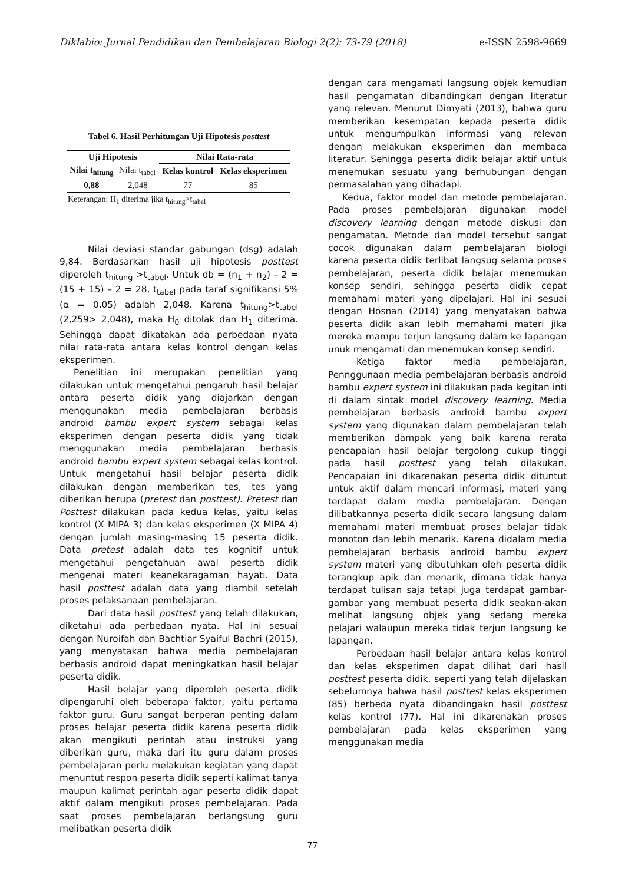Diklabio: Jurnal Pendidikan dan Pembelajaran Biologi 2(2): 73-79 (2018) e-ISSN 2598-9669
Tabel 6. Hasil Perhitungan Uji Hipotesis posttest
| Uji Hipotesis | | Nilai Rata-rata | |
| --- | --- | --- | --- |
| Nilai t<sub>hitung</sub> | Nilai t<sub>tabel</sub> | Kelas kontrol | Kelas eksperimen |
| 0,88 | 2,048 | 77 | 85 |
Keterangan: H<sub>1</sub> diterima jika t<sub>hitung</sub>>t<sub>tabel</sub>
Nilai deviasi standar gabungan (dsg) adalah 9,84. Berdasarkan hasil uji hipotesis posttest diperoleh t<sub>hitung</sub> >t<sub>tabel</sub>. Untuk db = (n<sub>1</sub> + n<sub>2</sub>) – 2 = (15 + 15) – 2 = 28, t<sub>tabel</sub> pada taraf signifikansi 5% (α = 0,05) adalah 2,048. Karena t<sub>hitung</sub>>t<sub>tabel</sub> (2,259> 2,048), maka H<sub>0</sub> ditolak dan H<sub>1</sub> diterima. Sehingga dapat dikatakan ada perbedaan nyata nilai rata-rata antara kelas kontrol dengan kelas eksperimen.
Penelitian ini merupakan penelitian yang dilakukan untuk mengetahui pengaruh hasil belajar antara peserta didik yang diajarkan dengan menggunakan media pembelajaran berbasis android bambu expert system sebagai kelas eksperimen dengan peserta didik yang tidak menggunakan media pembelajaran berbasis android bambu expert system sebagai kelas kontrol. Untuk mengetahui hasil belajar peserta didik dilakukan dengan memberikan tes, tes yang diberikan berupa (pretest dan posttest). Pretest dan Posttest dilakukan pada kedua kelas, yaitu kelas kontrol (X MIPA 3) dan kelas eksperimen (X MIPA 4) dengan jumlah masing-masing 15 peserta didik. Data pretest adalah data tes kognitif untuk mengetahui pengetahuan awal peserta didik mengenai materi keanekaragaman hayati. Data hasil posttest adalah data yang diambil setelah proses pelaksanaan pembelajaran.
Dari data hasil posttest yang telah dilakukan, diketahui ada perbedaan nyata. Hal ini sesuai dengan Nuroifah dan Bachtiar Syaiful Bachri (2015), yang menyatakan bahwa media pembelajaran berbasis android dapat meningkatkan hasil belajar peserta didik.
Hasil belajar yang diperoleh peserta didik dipengaruhi oleh beberapa faktor, yaitu pertama faktor guru. Guru sangat berperan penting dalam proses belajar peserta didik karena peserta didik akan mengikuti perintah atau instruksi yang diberikan guru, maka dari itu guru dalam proses pembelajaran perlu melakukan kegiatan yang dapat menuntut respon peserta didik seperti kalimat tanya maupun kalimat perintah agar peserta didik dapat aktif dalam mengikuti proses pembelajaran. Pada saat proses pembelajaran berlangsung guru melibatkan peserta didik
dengan cara mengamati langsung objek kemudian hasil pengamatan dibandingkan dengan literatur yang relevan. Menurut Dimyati (2013), bahwa guru memberikan kesempatan kepada peserta didik untuk mengumpulkan informasi yang relevan dengan melakukan eksperimen dan membaca literatur. Sehingga peserta didik belajar aktif untuk menemukan sesuatu yang berhubungan dengan permasalahan yang dihadapi.
Kedua, faktor model dan metode pembelajaran. Pada proses pembelajaran digunakan model discovery learning dengan metode diskusi dan pengamatan. Metode dan model tersebut sangat cocok digunakan dalam pembelajaran biologi karena peserta didik terlibat langsug selama proses pembelajaran, peserta didik belajar menemukan konsep sendiri, sehingga peserta didik cepat memahami materi yang dipelajari. Hal ini sesuai dengan Hosnan (2014) yang menyatakan bahwa peserta didik akan lebih memahami materi jika mereka mampu terjun langsung dalam ke lapangan unuk mengamati dan menemukan konsep sendiri.
Ketiga faktor media pembelajaran, Pennggunaan media pembelajaran berbasis android bambu expert system ini dilakukan pada kegitan inti di dalam sintak model discovery learning. Media pembelajaran berbasis android bambu expert system yang digunakan dalam pembelajaran telah memberikan dampak yang baik karena rerata pencapaian hasil belajar tergolong cukup tinggi pada hasil posttest yang telah dilakukan. Pencapaian ini dikarenakan peserta didik dituntut untuk aktif dalam mencari informasi, materi yang terdapat dalam media pembelajaran. Dengan dilibatkannya peserta didik secara langsung dalam memahami materi membuat proses belajar tidak monoton dan lebih menarik. Karena didalam media pembelajaran berbasis android bambu expert system materi yang dibutuhkan oleh peserta didik terangkup apik dan menarik, dimana tidak hanya terdapat tulisan saja tetapi juga terdapat gambar-gambar yang membuat peserta didik seakan-akan melihat langsung objek yang sedang mereka pelajari walaupun mereka tidak terjun langsung ke lapangan.
Perbedaan hasil belajar antara kelas kontrol dan kelas eksperimen dapat dilihat dari hasil posttest peserta didik, seperti yang telah dijelaskan sebelumnya bahwa hasil posttest kelas eksperimen (85) berbeda nyata dibandingakn hasil posttest kelas kontrol (77). Hal ini dikarenakan proses pembelajaran pada kelas eksperimen yang menggunakan media
77